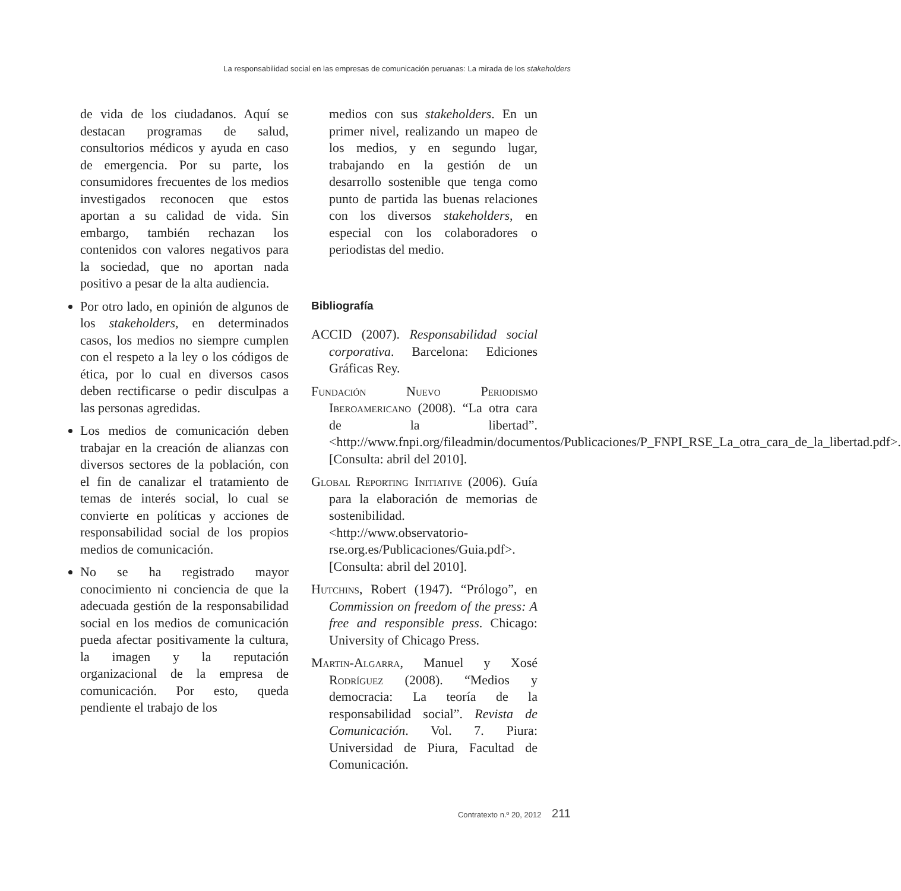La responsabilidad social en las empresas de comunicación peruanas: La mirada de los stakeholders
de vida de los ciudadanos. Aquí se destacan programas de salud, consultorios médicos y ayuda en caso de emergencia. Por su parte, los consumidores frecuentes de los medios investigados reconocen que estos aportan a su calidad de vida. Sin embargo, también rechazan los contenidos con valores negativos para la sociedad, que no aportan nada positivo a pesar de la alta audiencia.
Por otro lado, en opinión de algunos de los stakeholders, en determinados casos, los medios no siempre cumplen con el respeto a la ley o los códigos de ética, por lo cual en diversos casos deben rectificarse o pedir disculpas a las personas agredidas.
Los medios de comunicación deben trabajar en la creación de alianzas con diversos sectores de la población, con el fin de canalizar el tratamiento de temas de interés social, lo cual se convierte en políticas y acciones de responsabilidad social de los propios medios de comunicación.
No se ha registrado mayor conocimiento ni conciencia de que la adecuada gestión de la responsabilidad social en los medios de comunicación pueda afectar positivamente la cultura, la imagen y la reputación organizacional de la empresa de comunicación. Por esto, queda pendiente el trabajo de los
medios con sus stakeholders. En un primer nivel, realizando un mapeo de los medios, y en segundo lugar, trabajando en la gestión de un desarrollo sostenible que tenga como punto de partida las buenas relaciones con los diversos stakeholders, en especial con los colaboradores o periodistas del medio.
Bibliografía
ACCID (2007). Responsabilidad social corporativa. Barcelona: Ediciones Gráficas Rey.
Fundación Nuevo Periodismo Iberoamericano (2008). “La otra cara de la libertad”. <http://www.fnpi.org/fileadmin/documentos/Publicaciones/P_FNPI_RSE_La_otra_cara_de_la_libertad.pdf>. [Consulta: abril del 2010].
Global Reporting Initiative (2006). Guía para la elaboración de memorias de sostenibilidad. <http://www.observatorio-rse.org.es/Publicaciones/Guia.pdf>. [Consulta: abril del 2010].
Hutchins, Robert (1947). “Prólogo”, en Commission on freedom of the press: A free and responsible press. Chicago: University of Chicago Press.
Martin-Algarra, Manuel y Xosé Rodríguez (2008). “Medios y democracia: La teoría de la responsabilidad social”. Revista de Comunicación. Vol. 7. Piura: Universidad de Piura, Facultad de Comunicación.
Contratexto n.º 20, 2012 211